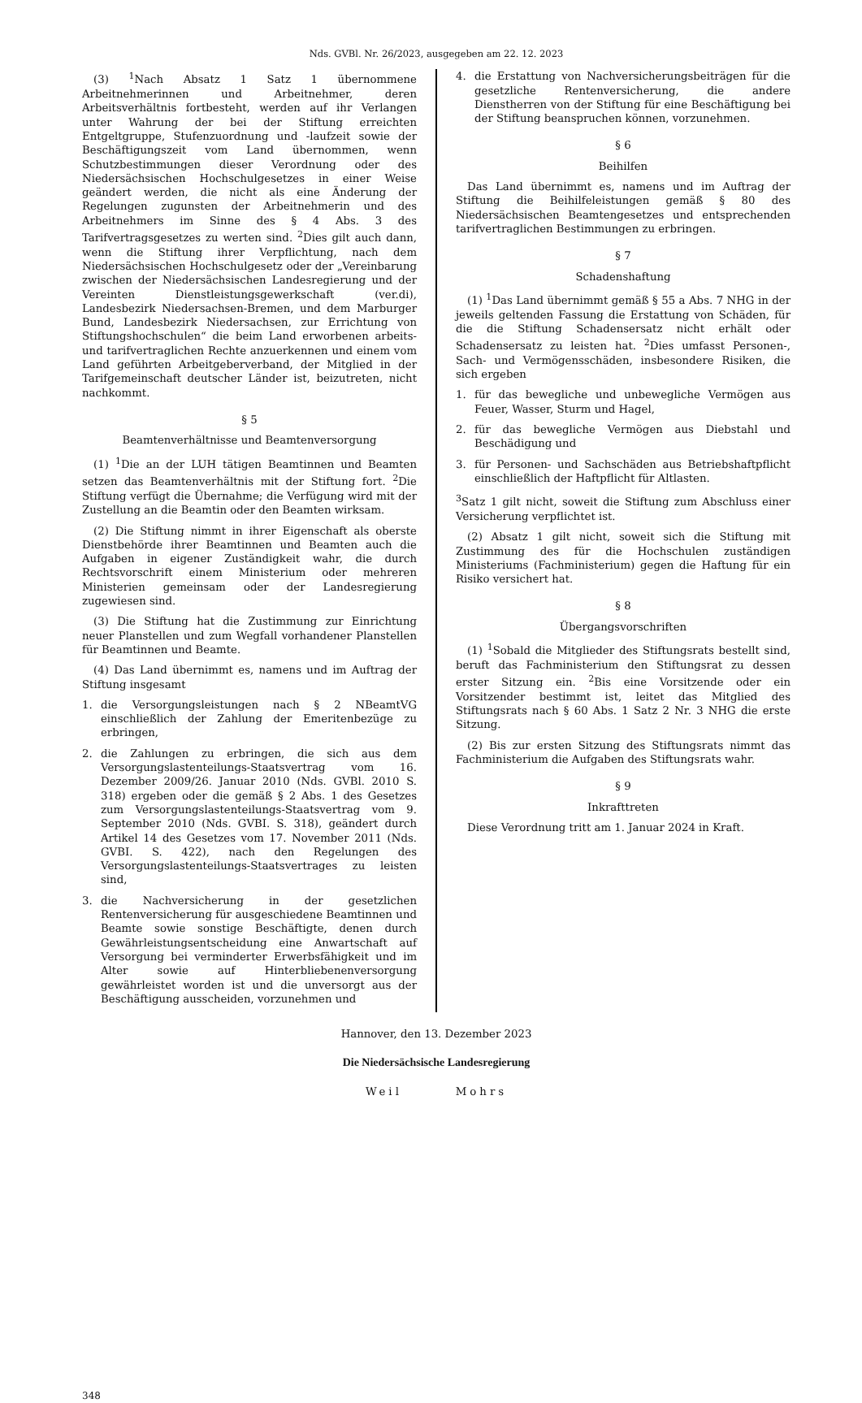Nds. GVBl. Nr. 26/2023, ausgegeben am 22. 12. 2023
(3) <sup>1</sup>Nach Absatz 1 Satz 1 übernommene Arbeitnehmerinnen und Arbeitnehmer, deren Arbeitsverhältnis fortbesteht, werden auf ihr Verlangen unter Wahrung der bei der Stiftung erreichten Entgeltgruppe, Stufenzuordnung und -laufzeit sowie der Beschäftigungszeit vom Land übernommen, wenn Schutzbestimmungen dieser Verordnung oder des Niedersächsischen Hochschulgesetzes in einer Weise geändert werden, die nicht als eine Änderung der Regelungen zugunsten der Arbeitnehmerin und des Arbeitnehmers im Sinne des § 4 Abs. 3 des Tarifvertragsgesetzes zu werten sind. <sup>2</sup>Dies gilt auch dann, wenn die Stiftung ihrer Verpflichtung, nach dem Niedersächsischen Hochschulgesetz oder der „Vereinbarung zwischen der Niedersächsischen Landesregierung und der Vereinten Dienstleistungsgewerkschaft (ver.di), Landesbezirk Niedersachsen-Bremen, und dem Marburger Bund, Landesbezirk Niedersachsen, zur Errichtung von Stiftungshochschulen“ die beim Land erworbenen arbeits- und tarifvertraglichen Rechte anzuerkennen und einem vom Land geführten Arbeitgeberverband, der Mitglied in der Tarifgemeinschaft deutscher Länder ist, beizutreten, nicht nachkommt.
§ 5
Beamtenverhältnisse und Beamtenversorgung
(1) <sup>1</sup>Die an der LUH tätigen Beamtinnen und Beamten setzen das Beamtenverhältnis mit der Stiftung fort. <sup>2</sup>Die Stiftung verfügt die Übernahme; die Verfügung wird mit der Zustellung an die Beamtin oder den Beamten wirksam.
(2) Die Stiftung nimmt in ihrer Eigenschaft als oberste Dienstbehörde ihrer Beamtinnen und Beamten auch die Aufgaben in eigener Zuständigkeit wahr, die durch Rechtsvorschrift einem Ministerium oder mehreren Ministerien gemeinsam oder der Landesregierung zugewiesen sind.
(3) Die Stiftung hat die Zustimmung zur Einrichtung neuer Planstellen und zum Wegfall vorhandener Planstellen für Beamtinnen und Beamte.
(4) Das Land übernimmt es, namens und im Auftrag der Stiftung insgesamt
1. die Versorgungsleistungen nach § 2 NBeamtVG einschließlich der Zahlung der Emeritenbezüge zu erbringen,
2. die Zahlungen zu erbringen, die sich aus dem Versorgungslastenteilungs-Staatsvertrag vom 16. Dezember 2009/26. Januar 2010 (Nds. GVBl. 2010 S. 318) ergeben oder die gemäß § 2 Abs. 1 des Gesetzes zum Versorgungslastenteilungs-Staatsvertrag vom 9. September 2010 (Nds. GVBI. S. 318), geändert durch Artikel 14 des Gesetzes vom 17. November 2011 (Nds. GVBI. S. 422), nach den Regelungen des Versorgungslastenteilungs-Staatsvertrages zu leisten sind,
3. die Nachversicherung in der gesetzlichen Rentenversicherung für ausgeschiedene Beamtinnen und Beamte sowie sonstige Beschäftigte, denen durch Gewährleistungsentscheidung eine Anwartschaft auf Versorgung bei verminderter Erwerbsfähigkeit und im Alter sowie auf Hinterbliebenenversorgung gewährleistet worden ist und die unversorgt aus der Beschäftigung ausscheiden, vorzunehmen und
4. die Erstattung von Nachversicherungsbeiträgen für die gesetzliche Rentenversicherung, die andere Dienstherren von der Stiftung für eine Beschäftigung bei der Stiftung beanspruchen können, vorzunehmen.
§ 6
Beihilfen
Das Land übernimmt es, namens und im Auftrag der Stiftung die Beihilfeleistungen gemäß § 80 des Niedersächsischen Beamtengesetzes und entsprechenden tarifvertraglichen Bestimmungen zu erbringen.
§ 7
Schadenshaftung
(1) <sup>1</sup>Das Land übernimmt gemäß § 55 a Abs. 7 NHG in der jeweils geltenden Fassung die Erstattung von Schäden, für die die Stiftung Schadensersatz nicht erhält oder Schadensersatz zu leisten hat. <sup>2</sup>Dies umfasst Personen-, Sach- und Vermögensschäden, insbesondere Risiken, die sich ergeben
1. für das bewegliche und unbewegliche Vermögen aus Feuer, Wasser, Sturm und Hagel,
2. für das bewegliche Vermögen aus Diebstahl und Beschädigung und
3. für Personen- und Sachschäden aus Betriebshaftpflicht einschließlich der Haftpflicht für Altlasten.
<sup>3</sup> Satz 1 gilt nicht, soweit die Stiftung zum Abschluss einer Versicherung verpflichtet ist.
(2) Absatz 1 gilt nicht, soweit sich die Stiftung mit Zustimmung des für die Hochschulen zuständigen Ministeriums (Fachministerium) gegen die Haftung für ein Risiko versichert hat.
§ 8
Übergangsvorschriften
(1) <sup>1</sup>Sobald die Mitglieder des Stiftungsrats bestellt sind, beruft das Fachministerium den Stiftungsrat zu dessen erster Sitzung ein. <sup>2</sup>Bis eine Vorsitzende oder ein Vorsitzender bestimmt ist, leitet das Mitglied des Stiftungsrats nach § 60 Abs. 1 Satz 2 Nr. 3 NHG die erste Sitzung.
(2) Bis zur ersten Sitzung des Stiftungsrats nimmt das Fachministerium die Aufgaben des Stiftungsrats wahr.
§ 9
Inkrafttreten
Diese Verordnung tritt am 1. Januar 2024 in Kraft.
Hannover, den 13. Dezember 2023
Die Niedersächsische Landesregierung
Weil Mohrs
348